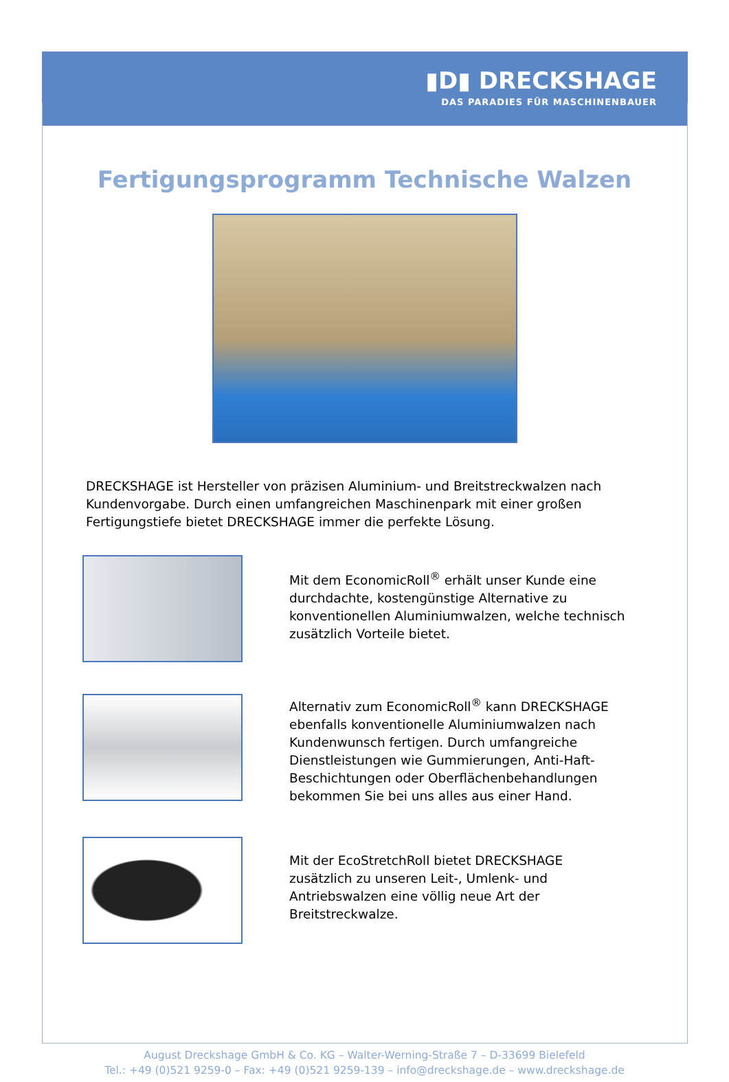▮D▮ DRECKSHAGE
DAS PARADIES FÜR MASCHINENBAUER
Fertigungsprogramm Technische Walzen
DRECKSHAGE ist Hersteller von präzisen Aluminium- und Breitstreckwalzen nach Kundenvorgabe. Durch einen umfangreichen Maschinenpark mit einer großen Fertigungstiefe bietet DRECKSHAGE immer die perfekte Lösung.
Mit dem EconomicRoll<sup>®</sup> erhält unser Kunde eine durchdachte, kostengünstige Alternative zu konventionellen Aluminiumwalzen, welche technisch zusätzlich Vorteile bietet.
Alternativ zum EconomicRoll<sup>®</sup> kann DRECKSHAGE ebenfalls konventionelle Aluminiumwalzen nach Kundenwunsch fertigen. Durch umfangreiche Dienstleistungen wie Gummierungen, Anti-Haft-Beschichtungen oder Oberflächenbehandlungen bekommen Sie bei uns alles aus einer Hand.
Mit der EcoStretchRoll bietet DRECKSHAGE zusätzlich zu unseren Leit-, Umlenk- und Antriebswalzen eine völlig neue Art der Breitstreckwalze.
August Dreckshage GmbH & Co. KG – Walter-Werning-Straße 7 – D-33699 Bielefeld
Tel.: +49 (0)521 9259-0 – Fax: +49 (0)521 9259-139 – info@dreckshage.de – www.dreckshage.de